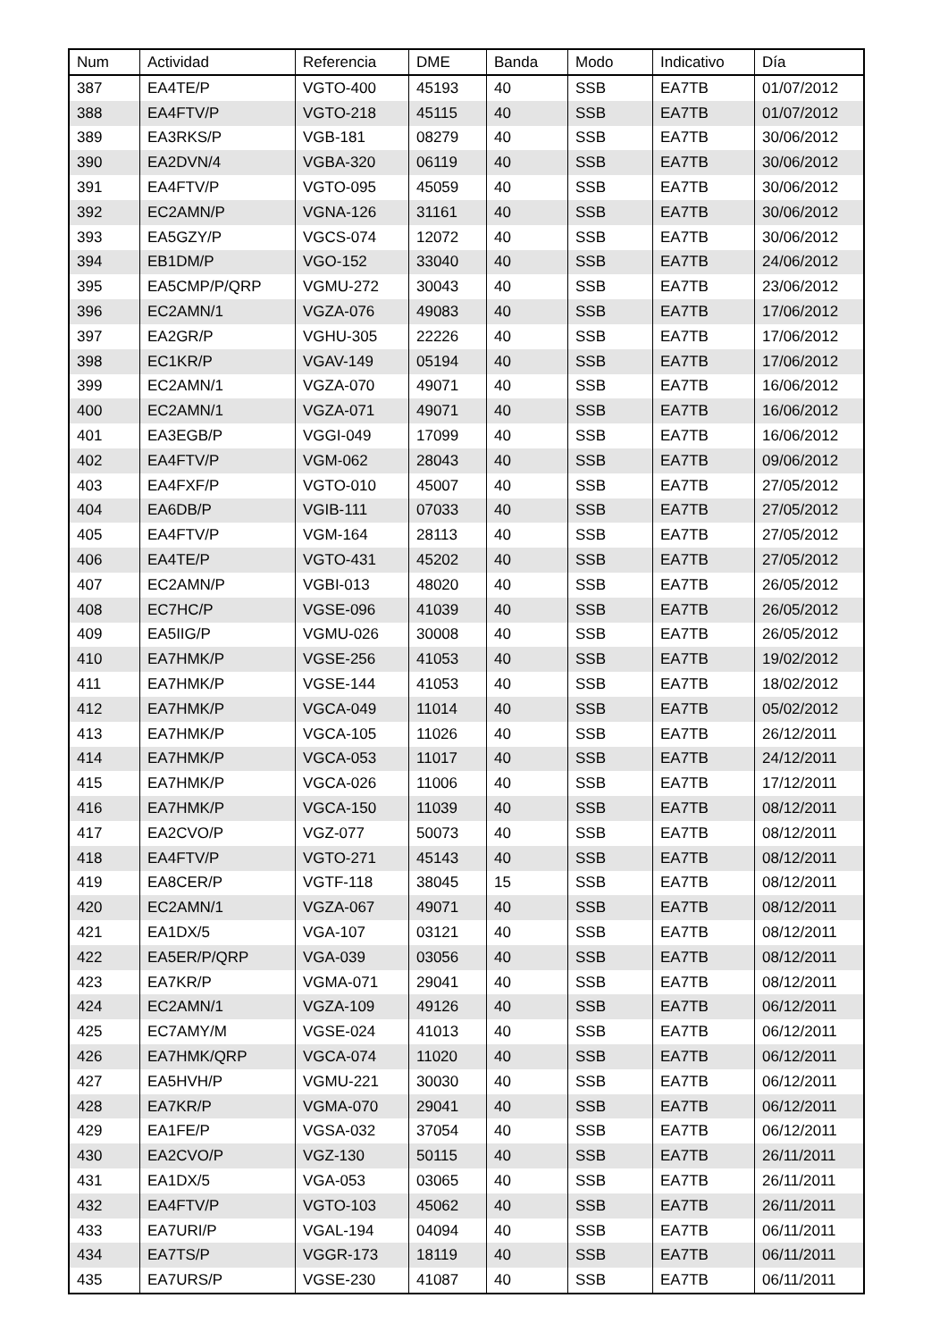| Num | Actividad | Referencia | DME | Banda | Modo | Indicativo | Día |
| --- | --- | --- | --- | --- | --- | --- | --- |
| 387 | EA4TE/P | VGTO-400 | 45193 | 40 | SSB | EA7TB | 01/07/2012 |
| 388 | EA4FTV/P | VGTO-218 | 45115 | 40 | SSB | EA7TB | 01/07/2012 |
| 389 | EA3RKS/P | VGB-181 | 08279 | 40 | SSB | EA7TB | 30/06/2012 |
| 390 | EA2DVN/4 | VGBA-320 | 06119 | 40 | SSB | EA7TB | 30/06/2012 |
| 391 | EA4FTV/P | VGTO-095 | 45059 | 40 | SSB | EA7TB | 30/06/2012 |
| 392 | EC2AMN/P | VGNA-126 | 31161 | 40 | SSB | EA7TB | 30/06/2012 |
| 393 | EA5GZY/P | VGCS-074 | 12072 | 40 | SSB | EA7TB | 30/06/2012 |
| 394 | EB1DM/P | VGO-152 | 33040 | 40 | SSB | EA7TB | 24/06/2012 |
| 395 | EA5CMP/P/QRP | VGMU-272 | 30043 | 40 | SSB | EA7TB | 23/06/2012 |
| 396 | EC2AMN/1 | VGZA-076 | 49083 | 40 | SSB | EA7TB | 17/06/2012 |
| 397 | EA2GR/P | VGHU-305 | 22226 | 40 | SSB | EA7TB | 17/06/2012 |
| 398 | EC1KR/P | VGAV-149 | 05194 | 40 | SSB | EA7TB | 17/06/2012 |
| 399 | EC2AMN/1 | VGZA-070 | 49071 | 40 | SSB | EA7TB | 16/06/2012 |
| 400 | EC2AMN/1 | VGZA-071 | 49071 | 40 | SSB | EA7TB | 16/06/2012 |
| 401 | EA3EGB/P | VGGI-049 | 17099 | 40 | SSB | EA7TB | 16/06/2012 |
| 402 | EA4FTV/P | VGM-062 | 28043 | 40 | SSB | EA7TB | 09/06/2012 |
| 403 | EA4FXF/P | VGTO-010 | 45007 | 40 | SSB | EA7TB | 27/05/2012 |
| 404 | EA6DB/P | VGIB-111 | 07033 | 40 | SSB | EA7TB | 27/05/2012 |
| 405 | EA4FTV/P | VGM-164 | 28113 | 40 | SSB | EA7TB | 27/05/2012 |
| 406 | EA4TE/P | VGTO-431 | 45202 | 40 | SSB | EA7TB | 27/05/2012 |
| 407 | EC2AMN/P | VGBI-013 | 48020 | 40 | SSB | EA7TB | 26/05/2012 |
| 408 | EC7HC/P | VGSE-096 | 41039 | 40 | SSB | EA7TB | 26/05/2012 |
| 409 | EA5IIG/P | VGMU-026 | 30008 | 40 | SSB | EA7TB | 26/05/2012 |
| 410 | EA7HMK/P | VGSE-256 | 41053 | 40 | SSB | EA7TB | 19/02/2012 |
| 411 | EA7HMK/P | VGSE-144 | 41053 | 40 | SSB | EA7TB | 18/02/2012 |
| 412 | EA7HMK/P | VGCA-049 | 11014 | 40 | SSB | EA7TB | 05/02/2012 |
| 413 | EA7HMK/P | VGCA-105 | 11026 | 40 | SSB | EA7TB | 26/12/2011 |
| 414 | EA7HMK/P | VGCA-053 | 11017 | 40 | SSB | EA7TB | 24/12/2011 |
| 415 | EA7HMK/P | VGCA-026 | 11006 | 40 | SSB | EA7TB | 17/12/2011 |
| 416 | EA7HMK/P | VGCA-150 | 11039 | 40 | SSB | EA7TB | 08/12/2011 |
| 417 | EA2CVO/P | VGZ-077 | 50073 | 40 | SSB | EA7TB | 08/12/2011 |
| 418 | EA4FTV/P | VGTO-271 | 45143 | 40 | SSB | EA7TB | 08/12/2011 |
| 419 | EA8CER/P | VGTF-118 | 38045 | 15 | SSB | EA7TB | 08/12/2011 |
| 420 | EC2AMN/1 | VGZA-067 | 49071 | 40 | SSB | EA7TB | 08/12/2011 |
| 421 | EA1DX/5 | VGA-107 | 03121 | 40 | SSB | EA7TB | 08/12/2011 |
| 422 | EA5ER/P/QRP | VGA-039 | 03056 | 40 | SSB | EA7TB | 08/12/2011 |
| 423 | EA7KR/P | VGMA-071 | 29041 | 40 | SSB | EA7TB | 08/12/2011 |
| 424 | EC2AMN/1 | VGZA-109 | 49126 | 40 | SSB | EA7TB | 06/12/2011 |
| 425 | EC7AMY/M | VGSE-024 | 41013 | 40 | SSB | EA7TB | 06/12/2011 |
| 426 | EA7HMK/QRP | VGCA-074 | 11020 | 40 | SSB | EA7TB | 06/12/2011 |
| 427 | EA5HVH/P | VGMU-221 | 30030 | 40 | SSB | EA7TB | 06/12/2011 |
| 428 | EA7KR/P | VGMA-070 | 29041 | 40 | SSB | EA7TB | 06/12/2011 |
| 429 | EA1FE/P | VGSA-032 | 37054 | 40 | SSB | EA7TB | 06/12/2011 |
| 430 | EA2CVO/P | VGZ-130 | 50115 | 40 | SSB | EA7TB | 26/11/2011 |
| 431 | EA1DX/5 | VGA-053 | 03065 | 40 | SSB | EA7TB | 26/11/2011 |
| 432 | EA4FTV/P | VGTO-103 | 45062 | 40 | SSB | EA7TB | 26/11/2011 |
| 433 | EA7URI/P | VGAL-194 | 04094 | 40 | SSB | EA7TB | 06/11/2011 |
| 434 | EA7TS/P | VGGR-173 | 18119 | 40 | SSB | EA7TB | 06/11/2011 |
| 435 | EA7URS/P | VGSE-230 | 41087 | 40 | SSB | EA7TB | 06/11/2011 |